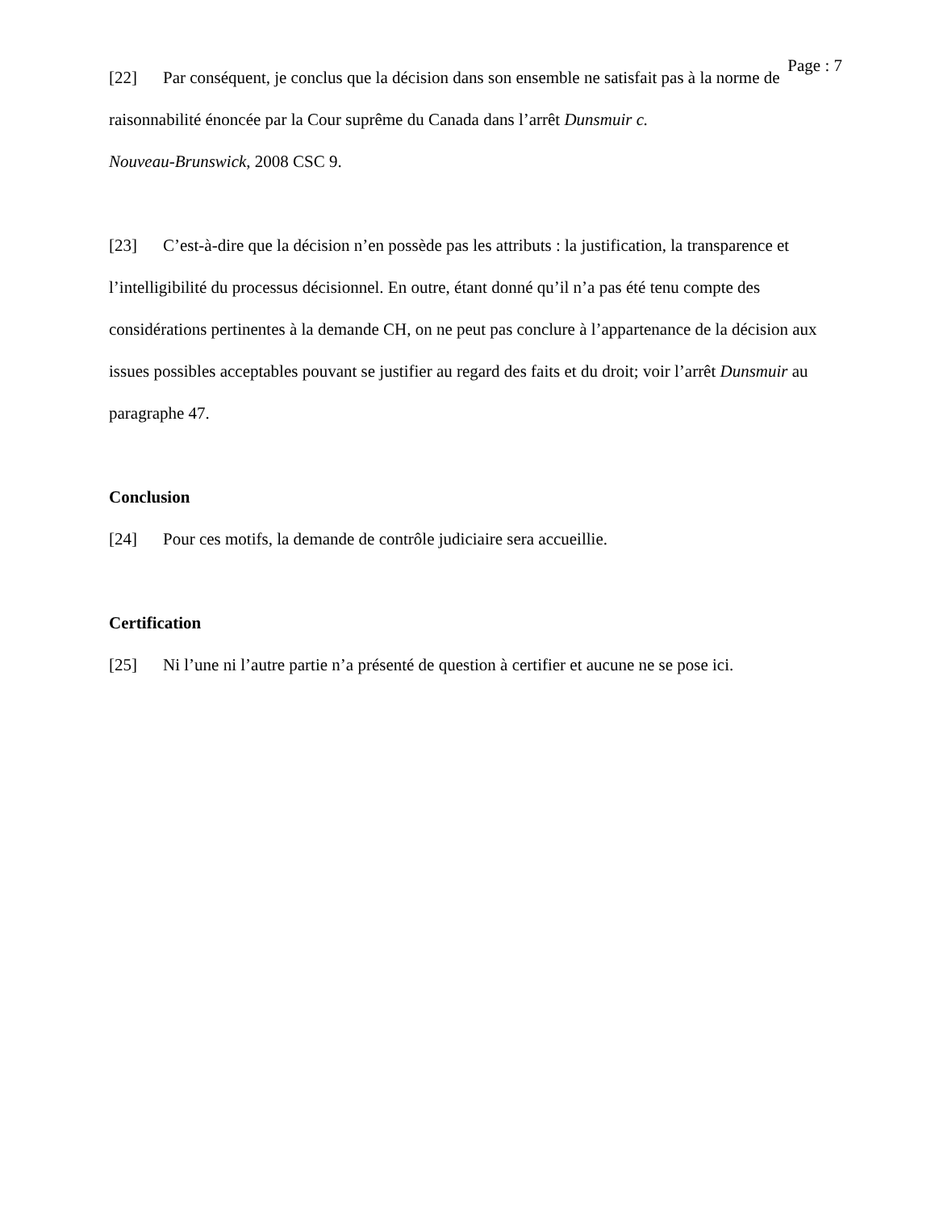Page : 7
[22] Par conséquent, je conclus que la décision dans son ensemble ne satisfait pas à la norme de raisonnabilité énoncée par la Cour suprême du Canada dans l’arrêt Dunsmuir c.
Nouveau-Brunswick, 2008 CSC 9.
[23] C’est-à-dire que la décision n’en possède pas les attributs : la justification, la transparence et l’intelligibilité du processus décisionnel. En outre, étant donné qu’il n’a pas été tenu compte des considérations pertinentes à la demande CH, on ne peut pas conclure à l’appartenance de la décision aux issues possibles acceptables pouvant se justifier au regard des faits et du droit; voir l’arrêt Dunsmuir au paragraphe 47.
Conclusion
[24] Pour ces motifs, la demande de contrôle judiciaire sera accueillie.
Certification
[25] Ni l’une ni l’autre partie n’a présenté de question à certifier et aucune ne se pose ici.